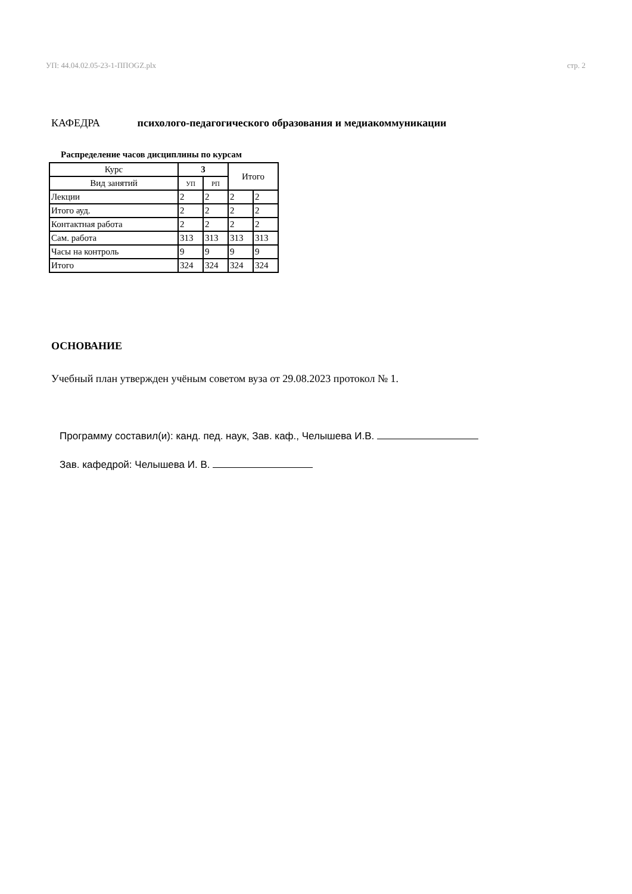УП: 44.04.02.05-23-1-ППОGZ.plx стр. 2
КАФЕДРА психолого-педагогического образования и медиакоммуникации
Распределение часов дисциплины по курсам
| Курс | 3 | | Итого | |
| --- | --- | --- | --- | --- |
| Вид занятий | УП | РП | | |
| Лекции | 2 | 2 | 2 | 2 |
| Итого ауд. | 2 | 2 | 2 | 2 |
| Контактная работа | 2 | 2 | 2 | 2 |
| Сам. работа | 313 | 313 | 313 | 313 |
| Часы на контроль | 9 | 9 | 9 | 9 |
| Итого | 324 | 324 | 324 | 324 |
ОСНОВАНИЕ
Учебный план утвержден учёным советом вуза от 29.08.2023 протокол № 1.
Программу составил(и): канд. пед. наук, Зав. каф., Челышева И.В.
Зав. кафедрой: Челышева И. В.